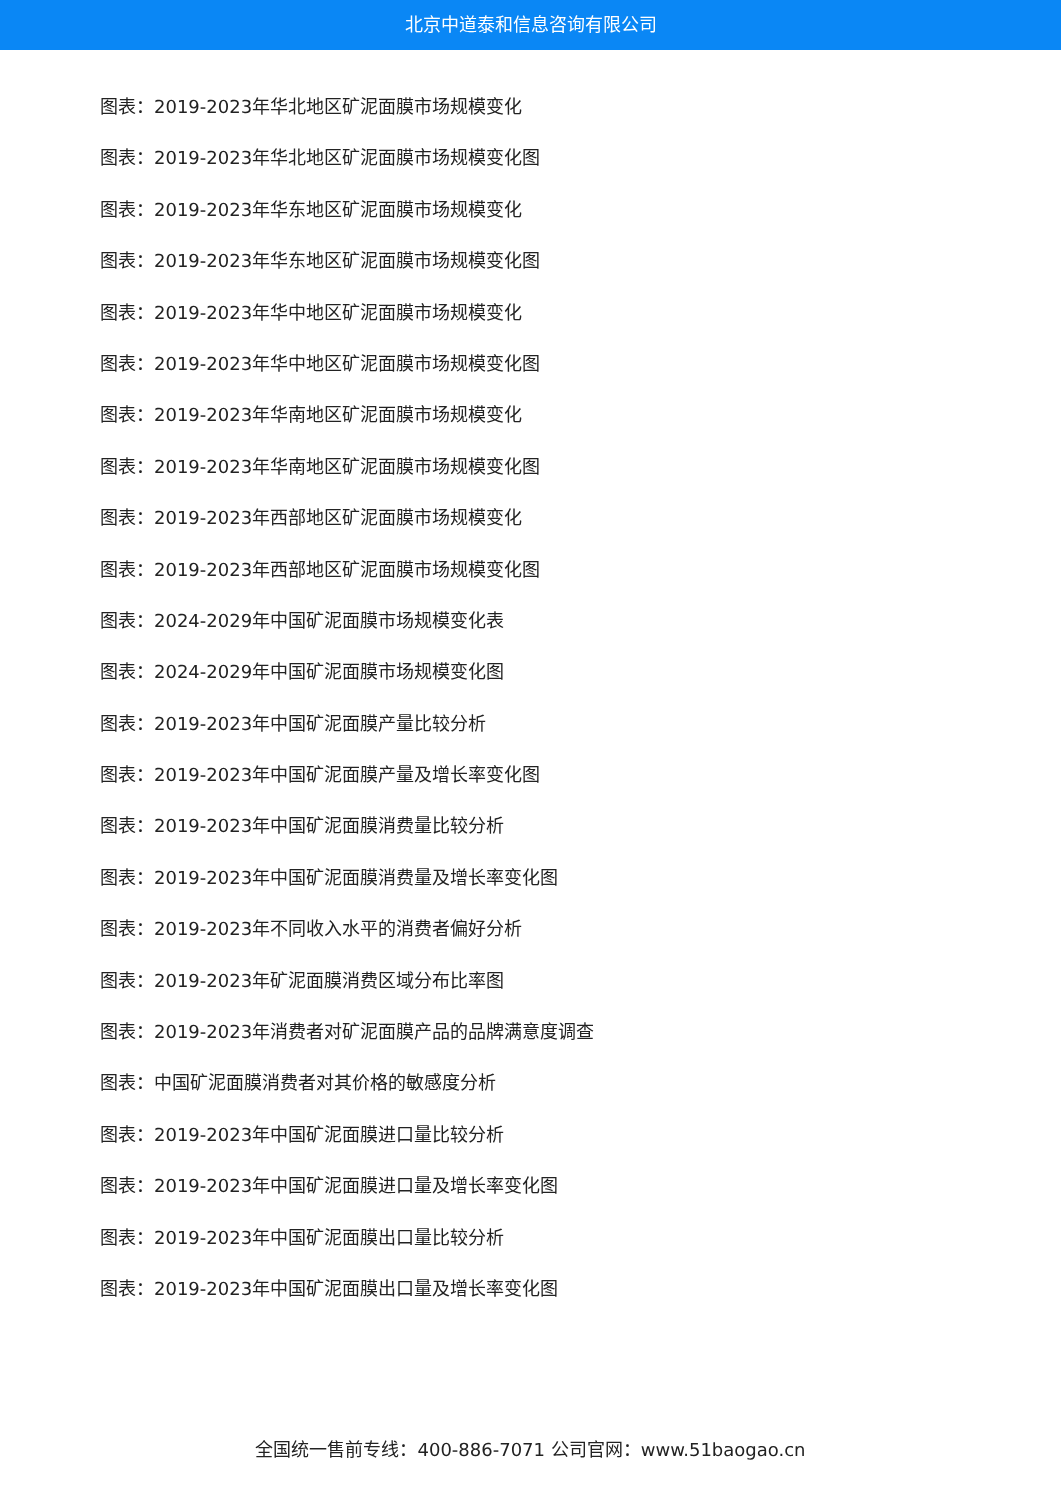北京中道泰和信息咨询有限公司
图表：2019-2023年华北地区矿泥面膜市场规模变化
图表：2019-2023年华北地区矿泥面膜市场规模变化图
图表：2019-2023年华东地区矿泥面膜市场规模变化
图表：2019-2023年华东地区矿泥面膜市场规模变化图
图表：2019-2023年华中地区矿泥面膜市场规模变化
图表：2019-2023年华中地区矿泥面膜市场规模变化图
图表：2019-2023年华南地区矿泥面膜市场规模变化
图表：2019-2023年华南地区矿泥面膜市场规模变化图
图表：2019-2023年西部地区矿泥面膜市场规模变化
图表：2019-2023年西部地区矿泥面膜市场规模变化图
图表：2024-2029年中国矿泥面膜市场规模变化表
图表：2024-2029年中国矿泥面膜市场规模变化图
图表：2019-2023年中国矿泥面膜产量比较分析
图表：2019-2023年中国矿泥面膜产量及增长率变化图
图表：2019-2023年中国矿泥面膜消费量比较分析
图表：2019-2023年中国矿泥面膜消费量及增长率变化图
图表：2019-2023年不同收入水平的消费者偏好分析
图表：2019-2023年矿泥面膜消费区域分布比率图
图表：2019-2023年消费者对矿泥面膜产品的品牌满意度调查
图表：中国矿泥面膜消费者对其价格的敏感度分析
图表：2019-2023年中国矿泥面膜进口量比较分析
图表：2019-2023年中国矿泥面膜进口量及增长率变化图
图表：2019-2023年中国矿泥面膜出口量比较分析
图表：2019-2023年中国矿泥面膜出口量及增长率变化图
全国统一售前专线：400-886-7071 公司官网：www.51baogao.cn